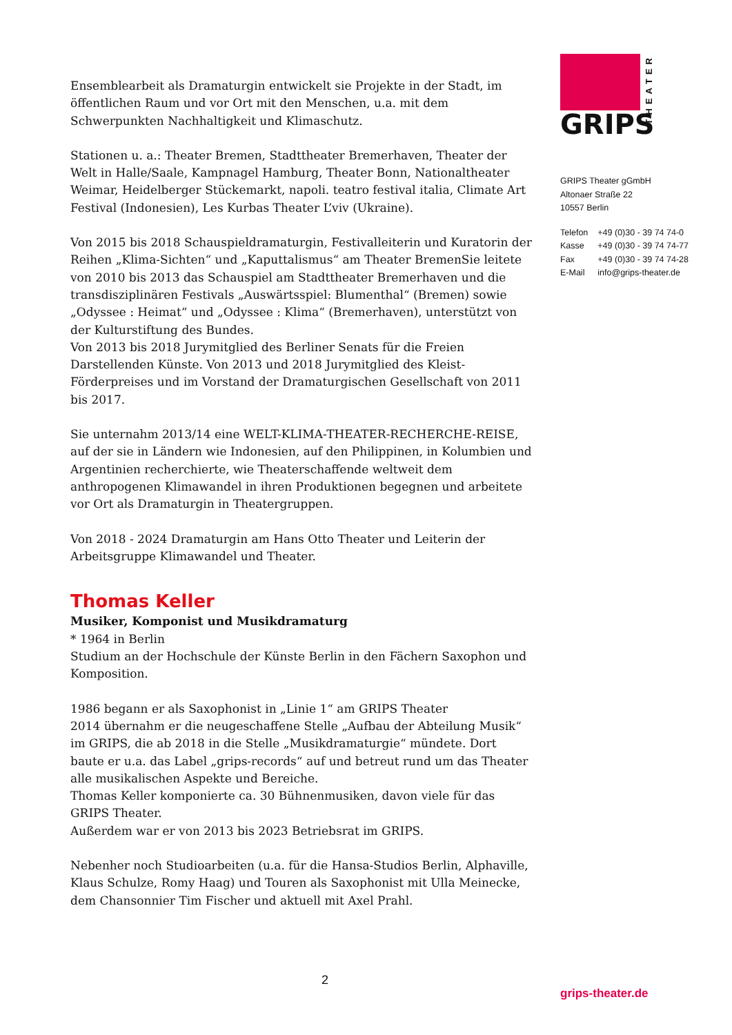Ensemblearbeit als Dramaturgin entwickelt sie Projekte in der Stadt, im öffentlichen Raum und vor Ort mit den Menschen, u.a. mit dem Schwerpunkten Nachhaltigkeit und Klimaschutz.
Stationen u. a.: Theater Bremen, Stadttheater Bremerhaven, Theater der Welt in Halle/Saale, Kampnagel Hamburg, Theater Bonn, Nationaltheater Weimar, Heidelberger Stückemarkt, napoli. teatro festival italia, Climate Art Festival (Indonesien), Les Kurbas Theater L’viv (Ukraine).
Von 2015 bis 2018 Schauspieldramaturgin, Festivalleiterin und Kuratorin der Reihen „Klima-Sichten“ und „Kaputtalismus“ am Theater BremenSie leitete von 2010 bis 2013 das Schauspiel am Stadttheater Bremerhaven und die transdisziplinären Festivals „Auswärtsspiel: Blumenthal“ (Bremen) sowie „Odyssee : Heimat“ und „Odyssee : Klima“ (Bremerhaven), unterstützt von der Kulturstiftung des Bundes.
Von 2013 bis 2018 Jurymitglied des Berliner Senats für die Freien Darstellenden Künste. Von 2013 und 2018 Jurymitglied des Kleist-Förderpreises und im Vorstand der Dramaturgischen Gesellschaft von 2011 bis 2017.
Sie unternahm 2013/14 eine WELT-KLIMA-THEATER-RECHERCHE-REISE, auf der sie in Ländern wie Indonesien, auf den Philippinen, in Kolumbien und Argentinien recherchierte, wie Theaterschaffende weltweit dem anthropogenen Klimawandel in ihren Produktionen begegnen und arbeitete vor Ort als Dramaturgin in Theatergruppen.
Von 2018 - 2024 Dramaturgin am Hans Otto Theater und Leiterin der Arbeitsgruppe Klimawandel und Theater.
Thomas Keller
Musiker, Komponist und Musikdramaturg
* 1964 in Berlin
Studium an der Hochschule der Künste Berlin in den Fächern Saxophon und Komposition.
1986 begann er als Saxophonist in „Linie 1“ am GRIPS Theater
2014 übernahm er die neugeschaffene Stelle „Aufbau der Abteilung Musik“ im GRIPS, die ab 2018 in die Stelle „Musikdramaturgie“ mündete. Dort baute er u.a. das Label „grips-records“ auf und betreut rund um das Theater alle musikalischen Aspekte und Bereiche.
Thomas Keller komponierte ca. 30 Bühnenmusiken, davon viele für das GRIPS Theater.
Außerdem war er von 2013 bis 2023 Betriebsrat im GRIPS.
Nebenher noch Studioarbeiten (u.a. für die Hansa-Studios Berlin, Alphaville, Klaus Schulze, Romy Haag) und Touren als Saxophonist mit Ulla Meinecke, dem Chansonnier Tim Fischer und aktuell mit Axel Prahl.
GRIPS
THEATER
GRIPS Theater gGmbH
Altonaer Straße 22
10557 Berlin
| Telefon | +49 (0)30 - 39 74 74-0 |
| Kasse | +49 (0)30 - 39 74 74-77 |
| Fax | +49 (0)30 - 39 74 74-28 |
| E-Mail | info@grips-theater.de |
2
grips-theater.de